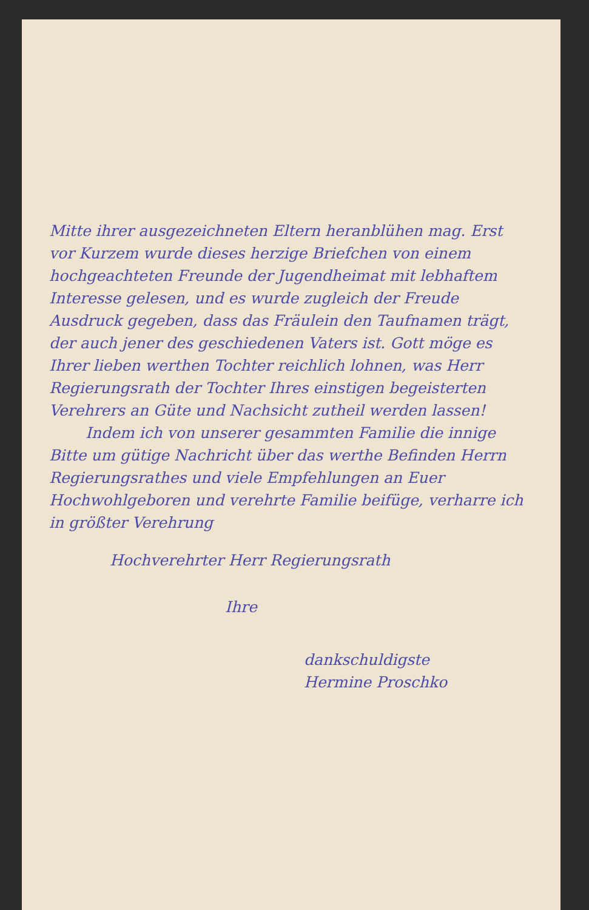Mitte ihrer ausgezeichneten Eltern heranblühen mag. Erst vor Kurzem wurde dieses herzige Briefchen von einem hochgeachteten Freunde der Jugendheimat mit lebhaftem Interesse gelesen, und es wurde zugleich der Freude Ausdruck gegeben, dass das Fräulein den Taufnamen trägt, der auch jener des geschiedenen Vaters ist. Gott möge es Ihrer lieben werthen Tochter reichlich lohnen, was Herr Regierungsrath der Tochter Ihres einstigen begeisterten Verehrers an Güte und Nachsicht zutheil werden lassen!
Indem ich von unserer gesammten Familie die innige Bitte um gütige Nachricht über das werthe Befinden Herrn Regierungsrathes und viele Empfehlungen an Euer Hochwohlgeboren und verehrte Familie beifüge, verharre ich in größter Verehrung
Hochverehrter Herr Regierungsrath
Ihre
dankschuldigste
Hermine Proschko